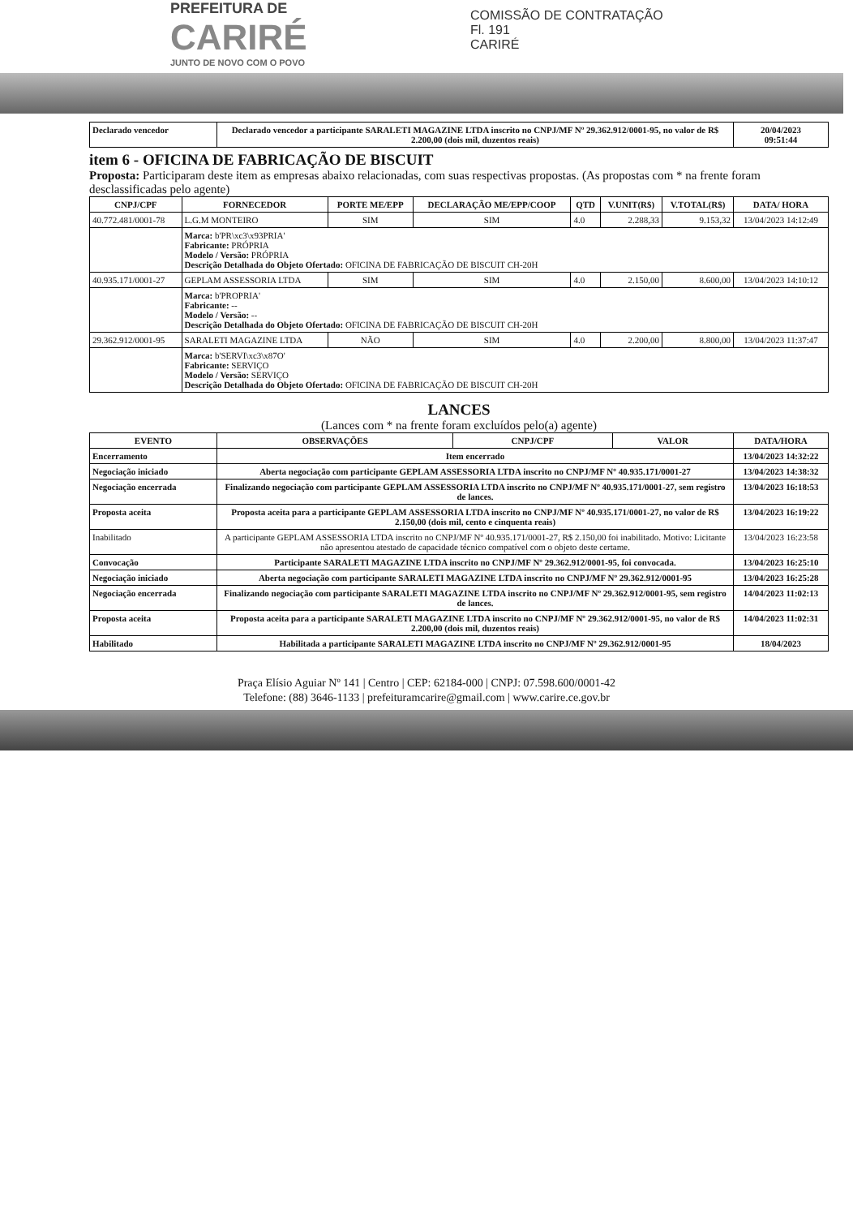PREFEITURA DE
CARIRÉ
JUNTO DE NOVO COM O POVO
COMISSÃO DE CONTRATAÇÃO
Fl. 191
CARIRÉ
| Declarado vencedor | Declarado vencedor a participante SARALETI MAGAZINE LTDA inscrito no CNPJ/MF Nº 29.362.912/0001-95, no valor de R$ 2.200,00 (dois mil, duzentos reais) | 20/04/2023 09:51:44 |
item 6 - OFICINA DE FABRICAÇÃO DE BISCUIT
Proposta: Participaram deste item as empresas abaixo relacionadas, com suas respectivas propostas. (As propostas com * na frente foram desclassificadas pelo agente)
| CNPJ/CPF | FORNECEDOR | PORTE ME/EPP | DECLARAÇÃO ME/EPP/COOP | QTD | V.UNIT(R$) | V.TOTAL(R$) | DATA/ HORA |
| --- | --- | --- | --- | --- | --- | --- | --- |
| 40.772.481/0001-78 | L.G.M MONTEIRO | SIM | SIM | 4.0 | 2.288,33 | 9.153,32 | 13/04/2023 14:12:49 |
| | Marca: b'PR\xc3\x93PRIA' Fabricante: PRÓPRIA Modelo / Versão: PRÓPRIA Descrição Detalhada do Objeto Ofertado: OFICINA DE FABRICAÇÃO DE BISCUIT CH-20H | | | | | | |
| 40.935.171/0001-27 | GEPLAM ASSESSORIA LTDA | SIM | SIM | 4.0 | 2.150,00 | 8.600,00 | 13/04/2023 14:10:12 |
| | Marca: b'PROPRIA' Fabricante: -- Modelo / Versão: -- Descrição Detalhada do Objeto Ofertado: OFICINA DE FABRICAÇÃO DE BISCUIT CH-20H | | | | | | |
| 29.362.912/0001-95 | SARALETI MAGAZINE LTDA | NÃO | SIM | 4.0 | 2.200,00 | 8.800,00 | 13/04/2023 11:37:47 |
| | Marca: b'SERVI\xc3\x87O' Fabricante: SERVIÇO Modelo / Versão: SERVIÇO Descrição Detalhada do Objeto Ofertado: OFICINA DE FABRICAÇÃO DE BISCUIT CH-20H | | | | | | |
LANCES
(Lances com * na frente foram excluídos pelo(a) agente)
| EVENTO | OBSERVAÇÕES | CNPJ/CPF | VALOR | DATA/HORA |
| --- | --- | --- | --- | --- |
| Encerramento | Item encerrado | | | 13/04/2023 14:32:22 |
| Negociação iniciado | Aberta negociação com participante GEPLAM ASSESSORIA LTDA inscrito no CNPJ/MF Nº 40.935.171/0001-27 | | | 13/04/2023 14:38:32 |
| Negociação encerrada | Finalizando negociação com participante GEPLAM ASSESSORIA LTDA inscrito no CNPJ/MF Nº 40.935.171/0001-27, sem registro de lances. | | | 13/04/2023 16:18:53 |
| Proposta aceita | Proposta aceita para a participante GEPLAM ASSESSORIA LTDA inscrito no CNPJ/MF Nº 40.935.171/0001-27, no valor de R$ 2.150,00 (dois mil, cento e cinquenta reais) | | | 13/04/2023 16:19:22 |
| Inabilitado | A participante GEPLAM ASSESSORIA LTDA inscrito no CNPJ/MF Nº 40.935.171/0001-27, R$ 2.150,00 foi inabilitado. Motivo: Licitante não apresentou atestado de capacidade técnico compatível com o objeto deste certame. | | | 13/04/2023 16:23:58 |
| Convocação | Participante SARALETI MAGAZINE LTDA inscrito no CNPJ/MF Nº 29.362.912/0001-95, foi convocada. | | | 13/04/2023 16:25:10 |
| Negociação iniciado | Aberta negociação com participante SARALETI MAGAZINE LTDA inscrito no CNPJ/MF Nº 29.362.912/0001-95 | | | 13/04/2023 16:25:28 |
| Negociação encerrada | Finalizando negociação com participante SARALETI MAGAZINE LTDA inscrito no CNPJ/MF Nº 29.362.912/0001-95, sem registro de lances. | | | 14/04/2023 11:02:13 |
| Proposta aceita | Proposta aceita para a participante SARALETI MAGAZINE LTDA inscrito no CNPJ/MF Nº 29.362.912/0001-95, no valor de R$ 2.200,00 (dois mil, duzentos reais) | | | 14/04/2023 11:02:31 |
| Habilitado | Habilitada a participante SARALETI MAGAZINE LTDA inscrito no CNPJ/MF Nº 29.362.912/0001-95 | | | 18/04/2023 |
Praça Elísio Aguiar Nº 141 | Centro | CEP: 62184-000 | CNPJ: 07.598.600/0001-42
Telefone: (88) 3646-1133 | prefeituramcarire@gmail.com | www.carire.ce.gov.br